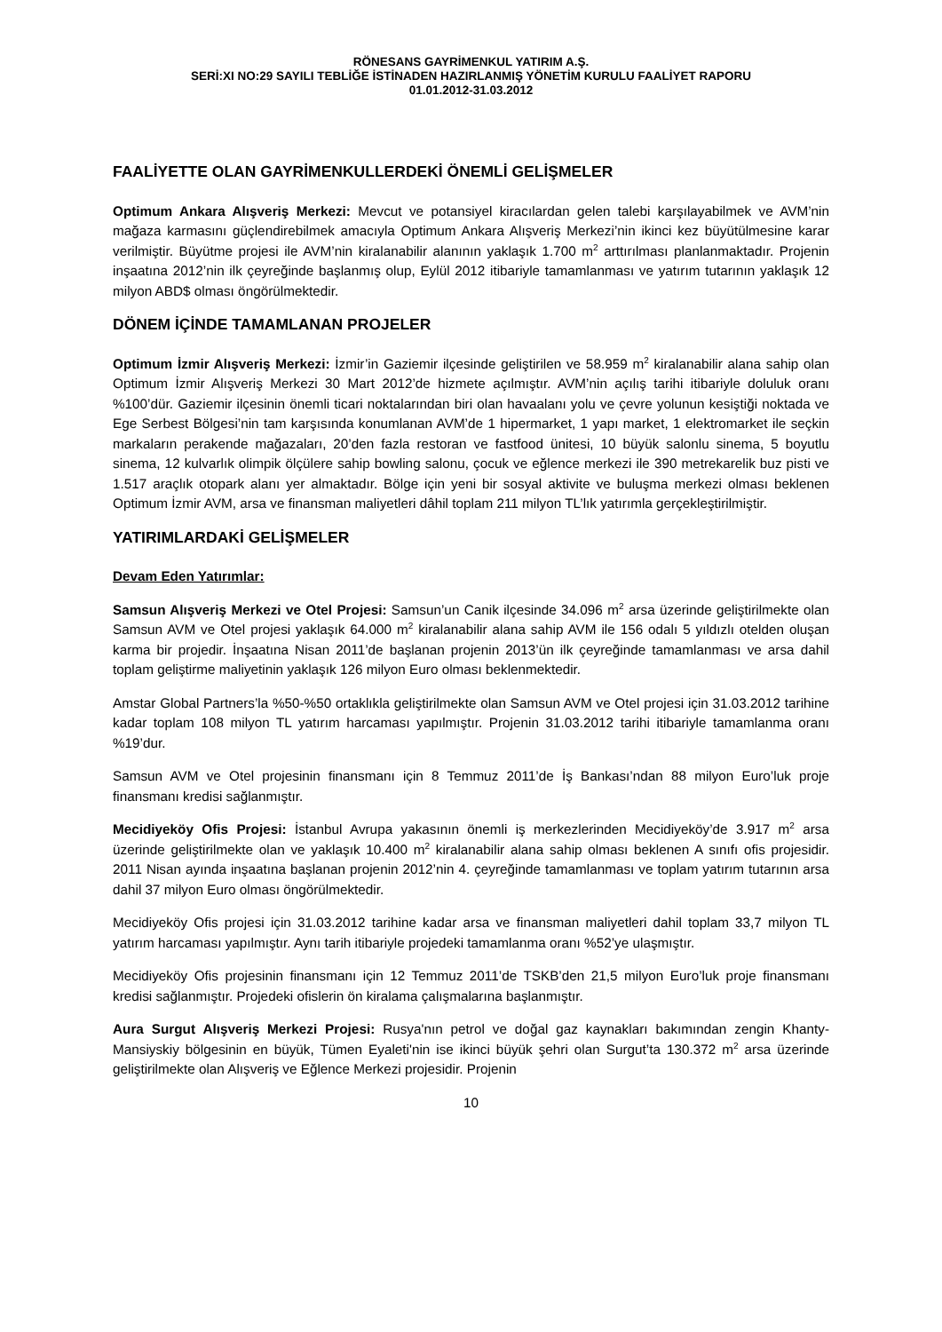RÖNESANS GAYRİMENKUL YATIRIM A.Ş.
SERİ:XI NO:29 SAYILI TEBLİĞE İSTİNADEN HAZIRLANMIŞ YÖNETİM KURULU FAALİYET RAPORU
01.01.2012-31.03.2012
FAALİYETTE OLAN GAYRİMENKULLERDEKİ ÖNEMLİ GELİŞMELER
Optimum Ankara Alışveriş Merkezi: Mevcut ve potansiyel kiracılardan gelen talebi karşılayabilmek ve AVM’nin mağaza karmasını güçlendirebilmek amacıyla Optimum Ankara Alışveriş Merkezi’nin ikinci kez büyütülmesine karar verilmiştir. Büyütme projesi ile AVM’nin kiralanabilir alanının yaklaşık 1.700 m<sup>2</sup> arttırılması planlanmaktadır. Projenin inşaatına 2012’nin ilk çeyreğinde başlanmış olup, Eylül 2012 itibariyle tamamlanması ve yatırım tutarının yaklaşık 12 milyon ABD$ olması öngörülmektedir.
DÖNEM İÇİNDE TAMAMLANAN PROJELER
Optimum İzmir Alışveriş Merkezi: İzmir’in Gaziemir ilçesinde geliştirilen ve 58.959 m<sup>2</sup> kiralanabilir alana sahip olan Optimum İzmir Alışveriş Merkezi 30 Mart 2012’de hizmete açılmıştır. AVM’nin açılış tarihi itibariyle doluluk oranı %100’dür. Gaziemir ilçesinin önemli ticari noktalarından biri olan havaalanı yolu ve çevre yolunun kesiştiği noktada ve Ege Serbest Bölgesi’nin tam karşısında konumlanan AVM’de 1 hipermarket, 1 yapı market, 1 elektromarket ile seçkin markaların perakende mağazaları, 20’den fazla restoran ve fastfood ünitesi, 10 büyük salonlu sinema, 5 boyutlu sinema, 12 kulvarlık olimpik ölçülere sahip bowling salonu, çocuk ve eğlence merkezi ile 390 metrekarelik buz pisti ve 1.517 araçlık otopark alanı yer almaktadır. Bölge için yeni bir sosyal aktivite ve buluşma merkezi olması beklenen Optimum İzmir AVM, arsa ve finansman maliyetleri dâhil toplam 211 milyon TL’lık yatırımla gerçekleştirilmiştir.
YATIRIMLARDAKİ GELİŞMELER
Devam Eden Yatırımlar:
Samsun Alışveriş Merkezi ve Otel Projesi: Samsun’un Canik ilçesinde 34.096 m<sup>2</sup> arsa üzerinde geliştirilmekte olan Samsun AVM ve Otel projesi yaklaşık 64.000 m<sup>2</sup> kiralanabilir alana sahip AVM ile 156 odalı 5 yıldızlı otelden oluşan karma bir projedir. İnşaatına Nisan 2011’de başlanan projenin 2013’ün ilk çeyreğinde tamamlanması ve arsa dahil toplam geliştirme maliyetinin yaklaşık 126 milyon Euro olması beklenmektedir.
Amstar Global Partners’la %50-%50 ortaklıkla geliştirilmekte olan Samsun AVM ve Otel projesi için 31.03.2012 tarihine kadar toplam 108 milyon TL yatırım harcaması yapılmıştır. Projenin 31.03.2012 tarihi itibariyle tamamlanma oranı %19’dur.
Samsun AVM ve Otel projesinin finansmanı için 8 Temmuz 2011’de İş Bankası’ndan 88 milyon Euro’luk proje finansmanı kredisi sağlanmıştır.
Mecidiyeköy Ofis Projesi: İstanbul Avrupa yakasının önemli iş merkezlerinden Mecidiyeköy’de 3.917 m<sup>2</sup> arsa üzerinde geliştirilmekte olan ve yaklaşık 10.400 m<sup>2</sup> kiralanabilir alana sahip olması beklenen A sınıfı ofis projesidir. 2011 Nisan ayında inşaatına başlanan projenin 2012’nin 4. çeyreğinde tamamlanması ve toplam yatırım tutarının arsa dahil 37 milyon Euro olması öngörülmektedir.
Mecidiyeköy Ofis projesi için 31.03.2012 tarihine kadar arsa ve finansman maliyetleri dahil toplam 33,7 milyon TL yatırım harcaması yapılmıştır. Aynı tarih itibariyle projedeki tamamlanma oranı %52’ye ulaşmıştır.
Mecidiyeköy Ofis projesinin finansmanı için 12 Temmuz 2011’de TSKB’den 21,5 milyon Euro’luk proje finansmanı kredisi sağlanmıştır. Projedeki ofislerin ön kiralama çalışmalarına başlanmıştır.
Aura Surgut Alışveriş Merkezi Projesi: Rusya'nın petrol ve doğal gaz kaynakları bakımından zengin Khanty-Mansiyskiy bölgesinin en büyük, Tümen Eyaleti'nin ise ikinci büyük şehri olan Surgut’ta 130.372 m<sup>2</sup> arsa üzerinde geliştirilmekte olan Alışveriş ve Eğlence Merkezi projesidir. Projenin
10